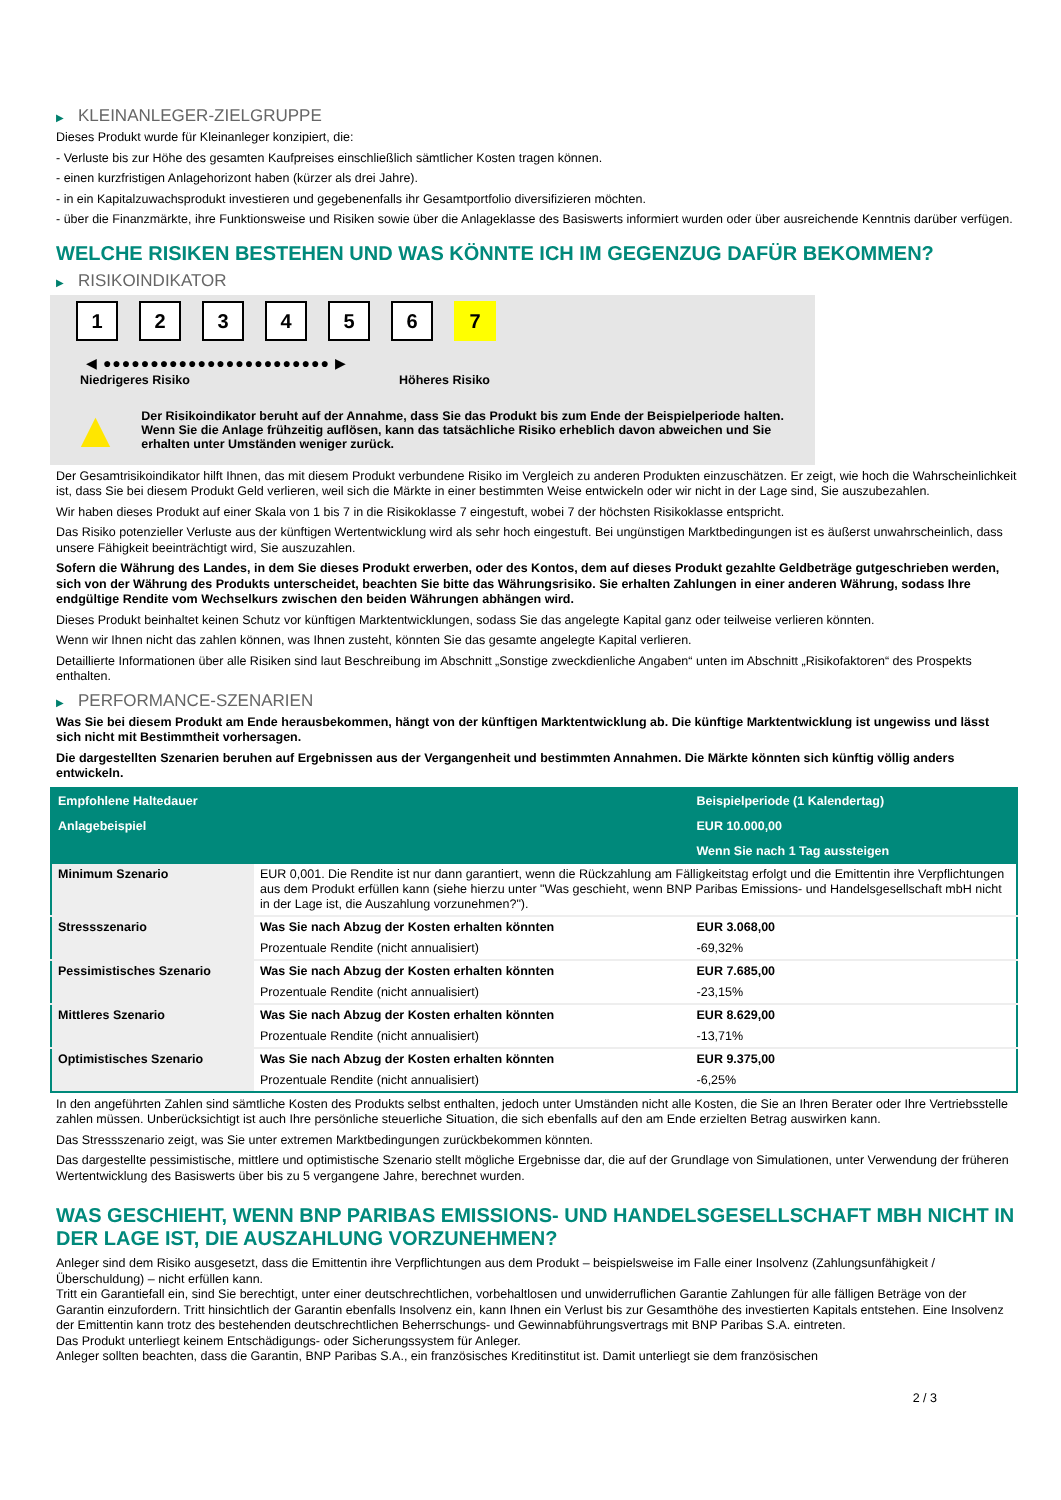▶ KLEINANLEGER-ZIELGRUPPE
Dieses Produkt wurde für Kleinanleger konzipiert, die:
- Verluste bis zur Höhe des gesamten Kaufpreises einschließlich sämtlicher Kosten tragen können.
- einen kurzfristigen Anlagehorizont haben (kürzer als drei Jahre).
- in ein Kapitalzuwachsprodukt investieren und gegebenenfalls ihr Gesamtportfolio diversifizieren möchten.
- über die Finanzmärkte, ihre Funktionsweise und Risiken sowie über die Anlageklasse des Basiswerts informiert wurden oder über ausreichende Kenntnis darüber verfügen.
WELCHE RISIKEN BESTEHEN UND WAS KÖNNTE ICH IM GEGENZUG DAFÜR BEKOMMEN?
▶ RISIKOINDIKATOR
1 2 3 4 5 6 7
◀ ●●●●●●●●●●●●●●●●●●●●●●●● ▶
Niedrigeres Risiko Höheres Risiko
▲
Der Risikoindikator beruht auf der Annahme, dass Sie das Produkt bis zum Ende der Beispielperiode halten.
Wenn Sie die Anlage frühzeitig auflösen, kann das tatsächliche Risiko erheblich davon abweichen und Sie erhalten unter Umständen weniger zurück.
Der Gesamtrisikoindikator hilft Ihnen, das mit diesem Produkt verbundene Risiko im Vergleich zu anderen Produkten einzuschätzen. Er zeigt, wie hoch die Wahrscheinlichkeit ist, dass Sie bei diesem Produkt Geld verlieren, weil sich die Märkte in einer bestimmten Weise entwickeln oder wir nicht in der Lage sind, Sie auszubezahlen.
Wir haben dieses Produkt auf einer Skala von 1 bis 7 in die Risikoklasse 7 eingestuft, wobei 7 der höchsten Risikoklasse entspricht.
Das Risiko potenzieller Verluste aus der künftigen Wertentwicklung wird als sehr hoch eingestuft. Bei ungünstigen Marktbedingungen ist es äußerst unwahrscheinlich, dass unsere Fähigkeit beeinträchtigt wird, Sie auszuzahlen.
Sofern die Währung des Landes, in dem Sie dieses Produkt erwerben, oder des Kontos, dem auf dieses Produkt gezahlte Geldbeträge gutgeschrieben werden, sich von der Währung des Produkts unterscheidet, beachten Sie bitte das Währungsrisiko. Sie erhalten Zahlungen in einer anderen Währung, sodass Ihre endgültige Rendite vom Wechselkurs zwischen den beiden Währungen abhängen wird.
Dieses Produkt beinhaltet keinen Schutz vor künftigen Marktentwicklungen, sodass Sie das angelegte Kapital ganz oder teilweise verlieren könnten.
Wenn wir Ihnen nicht das zahlen können, was Ihnen zusteht, könnten Sie das gesamte angelegte Kapital verlieren.
Detaillierte Informationen über alle Risiken sind laut Beschreibung im Abschnitt „Sonstige zweckdienliche Angaben“ unten im Abschnitt „Risikofaktoren“ des Prospekts enthalten.
▶ PERFORMANCE-SZENARIEN
Was Sie bei diesem Produkt am Ende herausbekommen, hängt von der künftigen Marktentwicklung ab. Die künftige Marktentwicklung ist ungewiss und lässt sich nicht mit Bestimmtheit vorhersagen.
Die dargestellten Szenarien beruhen auf Ergebnissen aus der Vergangenheit und bestimmten Annahmen. Die Märkte könnten sich künftig völlig anders entwickeln.
| Empfohlene Haltedauer | | Beispielperiode (1 Kalendertag) |
| Anlagebeispiel | | EUR 10.000,00 |
| | | Wenn Sie nach 1 Tag aussteigen |
| Minimum Szenario | EUR 0,001. Die Rendite ist nur dann garantiert, wenn die Rückzahlung am Fälligkeitstag erfolgt und die Emittentin ihre Verpflichtungen aus dem Produkt erfüllen kann (siehe hierzu unter "Was geschieht, wenn BNP Paribas Emissions- und Handelsgesellschaft mbH nicht in der Lage ist, die Auszahlung vorzunehmen?"). | |
| Stressszenario | Was Sie nach Abzug der Kosten erhalten könnten | EUR 3.068,00 |
| | Prozentuale Rendite (nicht annualisiert) | -69,32% |
| Pessimistisches Szenario | Was Sie nach Abzug der Kosten erhalten könnten | EUR 7.685,00 |
| | Prozentuale Rendite (nicht annualisiert) | -23,15% |
| Mittleres Szenario | Was Sie nach Abzug der Kosten erhalten könnten | EUR 8.629,00 |
| | Prozentuale Rendite (nicht annualisiert) | -13,71% |
| Optimistisches Szenario | Was Sie nach Abzug der Kosten erhalten könnten | EUR 9.375,00 |
| | Prozentuale Rendite (nicht annualisiert) | -6,25% |
In den angeführten Zahlen sind sämtliche Kosten des Produkts selbst enthalten, jedoch unter Umständen nicht alle Kosten, die Sie an Ihren Berater oder Ihre Vertriebsstelle zahlen müssen. Unberücksichtigt ist auch Ihre persönliche steuerliche Situation, die sich ebenfalls auf den am Ende erzielten Betrag auswirken kann.
Das Stressszenario zeigt, was Sie unter extremen Marktbedingungen zurückbekommen könnten.
Das dargestellte pessimistische, mittlere und optimistische Szenario stellt mögliche Ergebnisse dar, die auf der Grundlage von Simulationen, unter Verwendung der früheren Wertentwicklung des Basiswerts über bis zu 5 vergangene Jahre, berechnet wurden.
WAS GESCHIEHT, WENN BNP PARIBAS EMISSIONS- UND HANDELSGESELLSCHAFT MBH NICHT IN DER LAGE IST, DIE AUSZAHLUNG VORZUNEHMEN?
Anleger sind dem Risiko ausgesetzt, dass die Emittentin ihre Verpflichtungen aus dem Produkt – beispielsweise im Falle einer Insolvenz (Zahlungsunfähigkeit / Überschuldung) – nicht erfüllen kann.
Tritt ein Garantiefall ein, sind Sie berechtigt, unter einer deutschrechtlichen, vorbehaltlosen und unwiderruflichen Garantie Zahlungen für alle fälligen Beträge von der Garantin einzufordern. Tritt hinsichtlich der Garantin ebenfalls Insolvenz ein, kann Ihnen ein Verlust bis zur Gesamthöhe des investierten Kapitals entstehen. Eine Insolvenz der Emittentin kann trotz des bestehenden deutschrechtlichen Beherrschungs- und Gewinnabführungsvertrags mit BNP Paribas S.A. eintreten.
Das Produkt unterliegt keinem Entschädigungs- oder Sicherungssystem für Anleger.
Anleger sollten beachten, dass die Garantin, BNP Paribas S.A., ein französisches Kreditinstitut ist. Damit unterliegt sie dem französischen
2 / 3